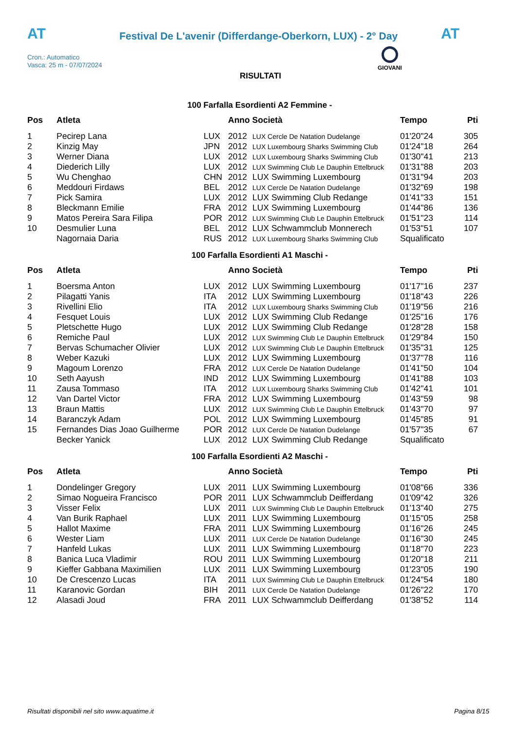AT
Festival De L'avenir (Differdange-Oberkorn, LUX) - 2° Day AT
Cron.: Automatico
Vasca: 25 m - 07/07/2024
GIOVANI
RISULTATI
100 Farfalla Esordienti A2 Femmine -
| Pos | Atleta | | Anno Società | | Tempo | Pti |
| --- | --- | --- | --- | --- | --- | --- |
| 1 | Pecirep Lana | LUX | 2012 | LUX Cercle De Natation Dudelange | 01'20"24 | 305 |
| 2 | Kinzig May | JPN | 2012 | LUX Luxembourg Sharks Swimming Club | 01'24"18 | 264 |
| 3 | Werner Diana | LUX | 2012 | LUX Luxembourg Sharks Swimming Club | 01'30"41 | 213 |
| 4 | Diederich Lilly | LUX | 2012 | LUX Swimming Club Le Dauphin Ettelbruck | 01'31"88 | 203 |
| 5 | Wu Chenghao | CHN | 2012 | LUX Swimming Luxembourg | 01'31"94 | 203 |
| 6 | Meddouri Firdaws | BEL | 2012 | LUX Cercle De Natation Dudelange | 01'32"69 | 198 |
| 7 | Pick Samira | LUX | 2012 | LUX Swimming Club Redange | 01'41"33 | 151 |
| 8 | Bleckmann Emilie | FRA | 2012 | LUX Swimming Luxembourg | 01'44"86 | 136 |
| 9 | Matos Pereira Sara Filipa | POR | 2012 | LUX Swimming Club Le Dauphin Ettelbruck | 01'51"23 | 114 |
| 10 | Desmulier Luna | BEL | 2012 | LUX Schwammclub Monnerech | 01'53"51 | 107 |
| | Nagornaia Daria | RUS | 2012 | LUX Luxembourg Sharks Swimming Club | Squalificato | |
100 Farfalla Esordienti A1 Maschi -
| Pos | Atleta | | Anno Società | | Tempo | Pti |
| --- | --- | --- | --- | --- | --- | --- |
| 1 | Boersma Anton | LUX | 2012 | LUX Swimming Luxembourg | 01'17"16 | 237 |
| 2 | Pilagatti Yanis | ITA | 2012 | LUX Swimming Luxembourg | 01'18"43 | 226 |
| 3 | Rivellini Elio | ITA | 2012 | LUX Luxembourg Sharks Swimming Club | 01'19"56 | 216 |
| 4 | Fesquet Louis | LUX | 2012 | LUX Swimming Club Redange | 01'25"16 | 176 |
| 5 | Pletschette Hugo | LUX | 2012 | LUX Swimming Club Redange | 01'28"28 | 158 |
| 6 | Remiche Paul | LUX | 2012 | LUX Swimming Club Le Dauphin Ettelbruck | 01'29"84 | 150 |
| 7 | Bervas Schumacher Olivier | LUX | 2012 | LUX Swimming Club Le Dauphin Ettelbruck | 01'35"31 | 125 |
| 8 | Weber Kazuki | LUX | 2012 | LUX Swimming Luxembourg | 01'37"78 | 116 |
| 9 | Magoum Lorenzo | FRA | 2012 | LUX Cercle De Natation Dudelange | 01'41"50 | 104 |
| 10 | Seth Aayush | IND | 2012 | LUX Swimming Luxembourg | 01'41"88 | 103 |
| 11 | Zausa Tommaso | ITA | 2012 | LUX Luxembourg Sharks Swimming Club | 01'42"41 | 101 |
| 12 | Van Dartel Victor | FRA | 2012 | LUX Swimming Luxembourg | 01'43"59 | 98 |
| 13 | Braun Mattis | LUX | 2012 | LUX Swimming Club Le Dauphin Ettelbruck | 01'43"70 | 97 |
| 14 | Baranczyk Adam | POL | 2012 | LUX Swimming Luxembourg | 01'45"85 | 91 |
| 15 | Fernandes Dias Joao Guilherme | POR | 2012 | LUX Cercle De Natation Dudelange | 01'57"35 | 67 |
| | Becker Yanick | LUX | 2012 | LUX Swimming Club Redange | Squalificato | |
100 Farfalla Esordienti A2 Maschi -
| Pos | Atleta | | Anno Società | | Tempo | Pti |
| --- | --- | --- | --- | --- | --- | --- |
| 1 | Dondelinger Gregory | LUX | 2011 | LUX Swimming Luxembourg | 01'08"66 | 336 |
| 2 | Simao Nogueira Francisco | POR | 2011 | LUX Schwammclub Deifferdang | 01'09"42 | 326 |
| 3 | Visser Felix | LUX | 2011 | LUX Swimming Club Le Dauphin Ettelbruck | 01'13"40 | 275 |
| 4 | Van Burik Raphael | LUX | 2011 | LUX Swimming Luxembourg | 01'15"05 | 258 |
| 5 | Hallot Maxime | FRA | 2011 | LUX Swimming Luxembourg | 01'16"26 | 245 |
| 6 | Wester Liam | LUX | 2011 | LUX Cercle De Natation Dudelange | 01'16"30 | 245 |
| 7 | Hanfeld Lukas | LUX | 2011 | LUX Swimming Luxembourg | 01'18"70 | 223 |
| 8 | Banica Luca Vladimir | ROU | 2011 | LUX Swimming Luxembourg | 01'20"18 | 211 |
| 9 | Kieffer Gabbana Maximilien | LUX | 2011 | LUX Swimming Luxembourg | 01'23"05 | 190 |
| 10 | De Crescenzo Lucas | ITA | 2011 | LUX Swimming Club Le Dauphin Ettelbruck | 01'24"54 | 180 |
| 11 | Karanovic Gordan | BIH | 2011 | LUX Cercle De Natation Dudelange | 01'26"22 | 170 |
| 12 | Alasadi Joud | FRA | 2011 | LUX Schwammclub Deifferdang | 01'38"52 | 114 |
Risultati disponibili nel sito www.aquatime.it Pagina 8/15